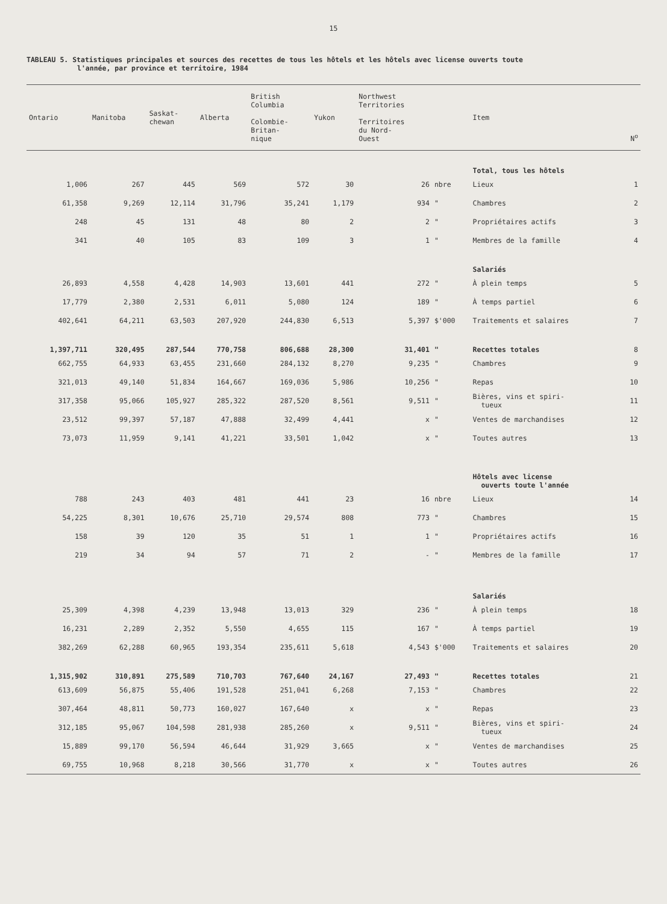15
TABLEAU 5. Statistiques principales et sources des recettes de tous les hôtels et les hôtels avec license ouverts toute
l'année, par province et territoire, 1984
| Ontario | Manitoba | Saskat- chewan | Alberta | British Columbia Colombie- Britan- nique | Yukon | Northwest Territories Territoires du Nord- Ouest | | Item | N<sup>o</sup> |
| --- | --- | --- | --- | --- | --- | --- | --- | --- | --- |
| | | | | | | | | Total, tous les hôtels | |
| 1,006 | 267 | 445 | 569 | 572 | 30 | 26 | nbre | Lieux | 1 |
| 61,358 | 9,269 | 12,114 | 31,796 | 35,241 | 1,179 | 934 | " | Chambres | 2 |
| 248 | 45 | 131 | 48 | 80 | 2 | 2 | " | Propriétaires actifs | 3 |
| 341 | 40 | 105 | 83 | 109 | 3 | 1 | " | Membres de la famille | 4 |
| | | | | | | | | Salariés | |
| 26,893 | 4,558 | 4,428 | 14,903 | 13,601 | 441 | 272 | " | À plein temps | 5 |
| 17,779 | 2,380 | 2,531 | 6,011 | 5,080 | 124 | 189 | " | À temps partiel | 6 |
| 402,641 | 64,211 | 63,503 | 207,920 | 244,830 | 6,513 | 5,397 | $'000 | Traitements et salaires | 7 |
| 1,397,711 | 320,495 | 287,544 | 770,758 | 806,688 | 28,300 | 31,401 | " | Recettes totales | 8 |
| 662,755 | 64,933 | 63,455 | 231,660 | 284,132 | 8,270 | 9,235 | " | Chambres | 9 |
| 321,013 | 49,140 | 51,834 | 164,667 | 169,036 | 5,986 | 10,256 | " | Repas | 10 |
| 317,358 | 95,066 | 105,927 | 285,322 | 287,520 | 8,561 | 9,511 | " | Bières, vins et spiri- tueux | 11 |
| 23,512 | 99,397 | 57,187 | 47,888 | 32,499 | 4,441 | x | " | Ventes de marchandises | 12 |
| 73,073 | 11,959 | 9,141 | 41,221 | 33,501 | 1,042 | x | " | Toutes autres | 13 |
| | | | | | | | | Hôtels avec license ouverts toute l'année | |
| 788 | 243 | 403 | 481 | 441 | 23 | 16 | nbre | Lieux | 14 |
| 54,225 | 8,301 | 10,676 | 25,710 | 29,574 | 808 | 773 | " | Chambres | 15 |
| 158 | 39 | 120 | 35 | 51 | 1 | 1 | " | Propriétaires actifs | 16 |
| 219 | 34 | 94 | 57 | 71 | 2 | - | " | Membres de la famille | 17 |
| | | | | | | | | Salariés | |
| 25,309 | 4,398 | 4,239 | 13,948 | 13,013 | 329 | 236 | " | À plein temps | 18 |
| 16,231 | 2,289 | 2,352 | 5,550 | 4,655 | 115 | 167 | " | À temps partiel | 19 |
| 382,269 | 62,288 | 60,965 | 193,354 | 235,611 | 5,618 | 4,543 | $'000 | Traitements et salaires | 20 |
| 1,315,902 | 310,891 | 275,589 | 710,703 | 767,640 | 24,167 | 27,493 | " | Recettes totales | 21 |
| 613,609 | 56,875 | 55,406 | 191,528 | 251,041 | 6,268 | 7,153 | " | Chambres | 22 |
| 307,464 | 48,811 | 50,773 | 160,027 | 167,640 | x | x | " | Repas | 23 |
| 312,185 | 95,067 | 104,598 | 281,938 | 285,260 | x | 9,511 | " | Bières, vins et spiri- tueux | 24 |
| 15,889 | 99,170 | 56,594 | 46,644 | 31,929 | 3,665 | x | " | Ventes de marchandises | 25 |
| 69,755 | 10,968 | 8,218 | 30,566 | 31,770 | x | x | " | Toutes autres | 26 |